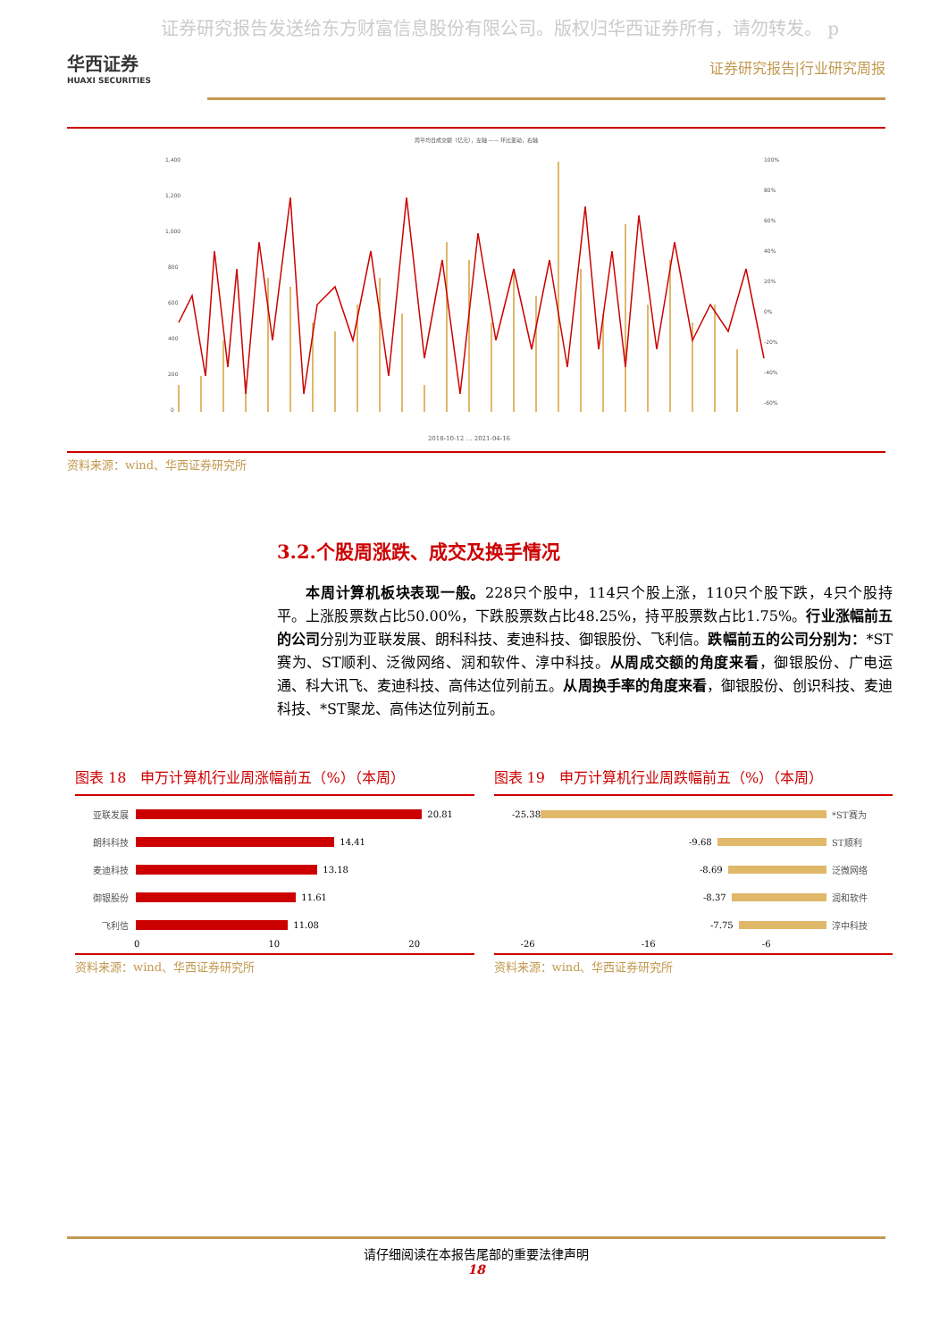证券研究报告发送给东方财富信息股份有限公司。版权归华西证券所有，请勿转发。 p
华西证券
HUAXI SECURITIES
证券研究报告|行业研究周报
周平均日成交额（亿元），左轴 —— 环比变动，右轴
1,400
1,200
1,000
800
600
400
200
0
100%
80%
60%
40%
20%
0%
-20%
-40%
-60%
2018-10-12 … 2021-04-16
资料来源：wind、华西证券研究所
3.2.个股周涨跌、成交及换手情况
本周计算机板块表现一般。228只个股中，114只个股上涨，110只个股下跌，4只个股持平。上涨股票数占比50.00%，下跌股票数占比48.25%，持平股票数占比1.75%。行业涨幅前五的公司分别为亚联发展、朗科科技、麦迪科技、御银股份、飞利信。跌幅前五的公司分别为：*ST赛为、ST顺利、泛微网络、润和软件、淳中科技。从周成交额的角度来看，御银股份、广电运通、科大讯飞、麦迪科技、高伟达位列前五。从周换手率的角度来看，御银股份、创识科技、麦迪科技、*ST聚龙、高伟达位列前五。
图表 18　申万计算机行业周涨幅前五（%）（本周）
亚联发展 20.81
朗科科技 14.41
麦迪科技 13.18
御银股份 11.61
飞利信 11.08
0 10 20
资料来源：wind、华西证券研究所
图表 19　申万计算机行业周跌幅前五（%）（本周）
-25.38 *ST赛为
-9.68 ST顺利
-8.69 泛微网络
-8.37 润和软件
-7.75 淳中科技
-26 -16 -6
资料来源：wind、华西证券研究所
请仔细阅读在本报告尾部的重要法律声明
18